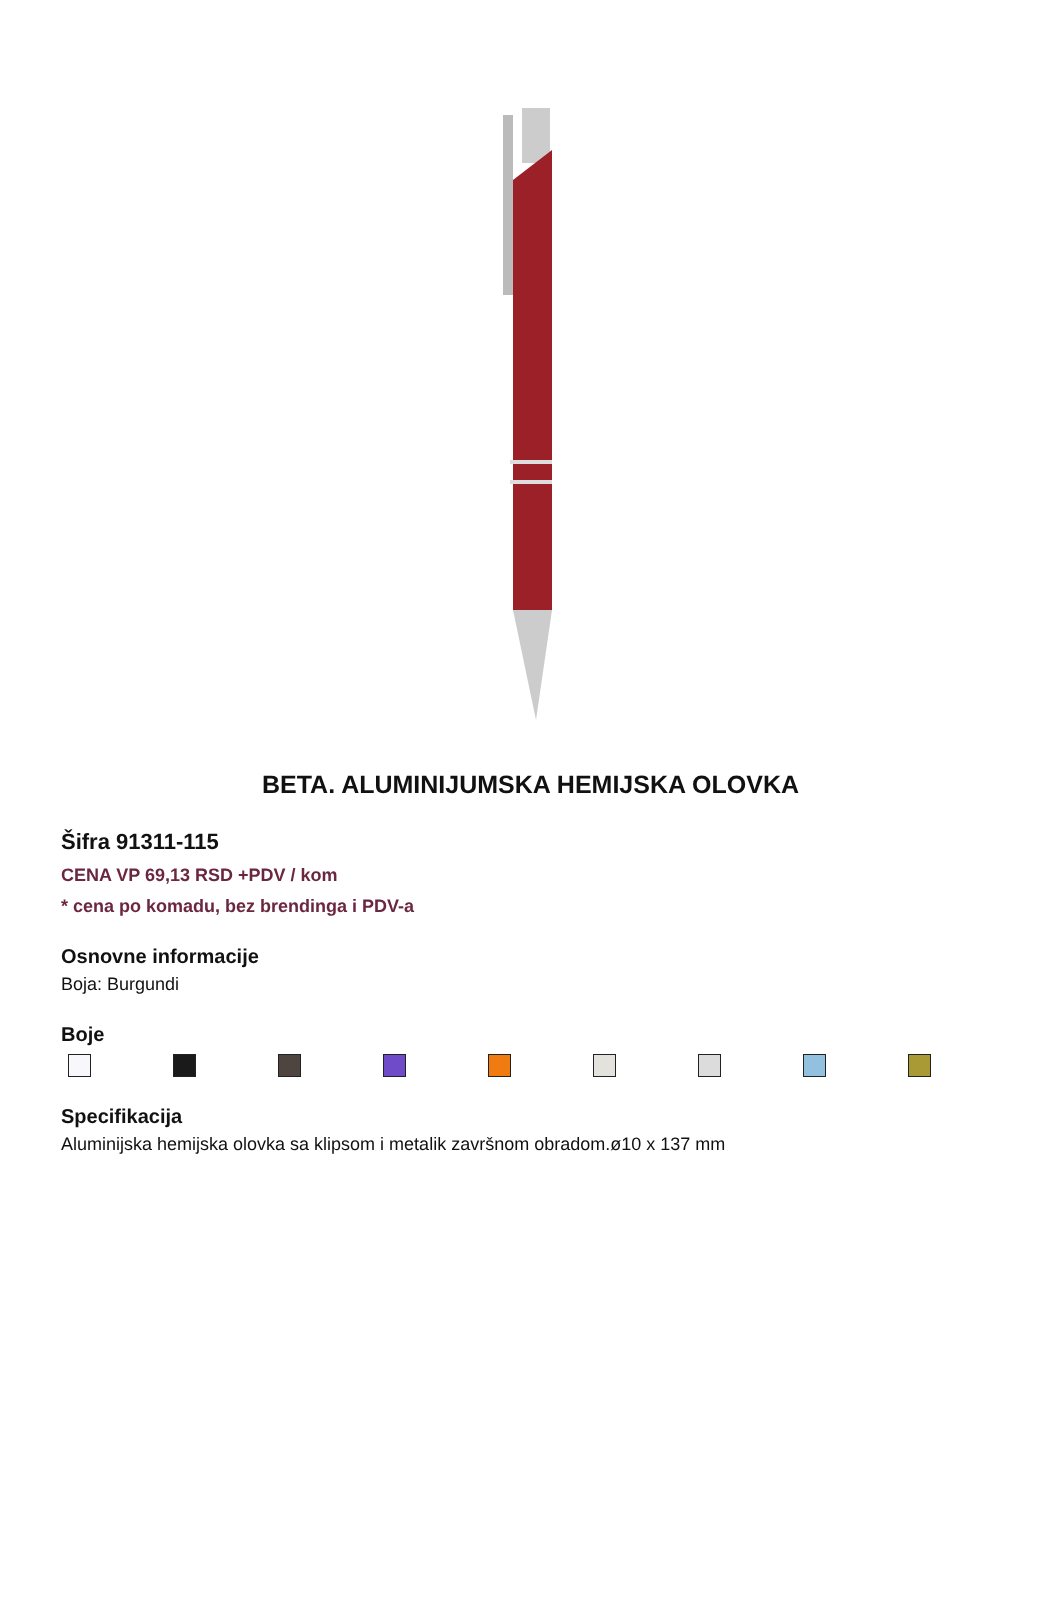BETA. ALUMINIJUMSKA HEMIJSKA OLOVKA
Šifra 91311-115
CENA VP 69,13 RSD +PDV / kom
* cena po komadu, bez brendinga i PDV-a
Osnovne informacije
Boja: Burgundi
Boje
Specifikacija
Aluminijska hemijska olovka sa klipsom i metalik završnom obradom.ø10 x 137 mm